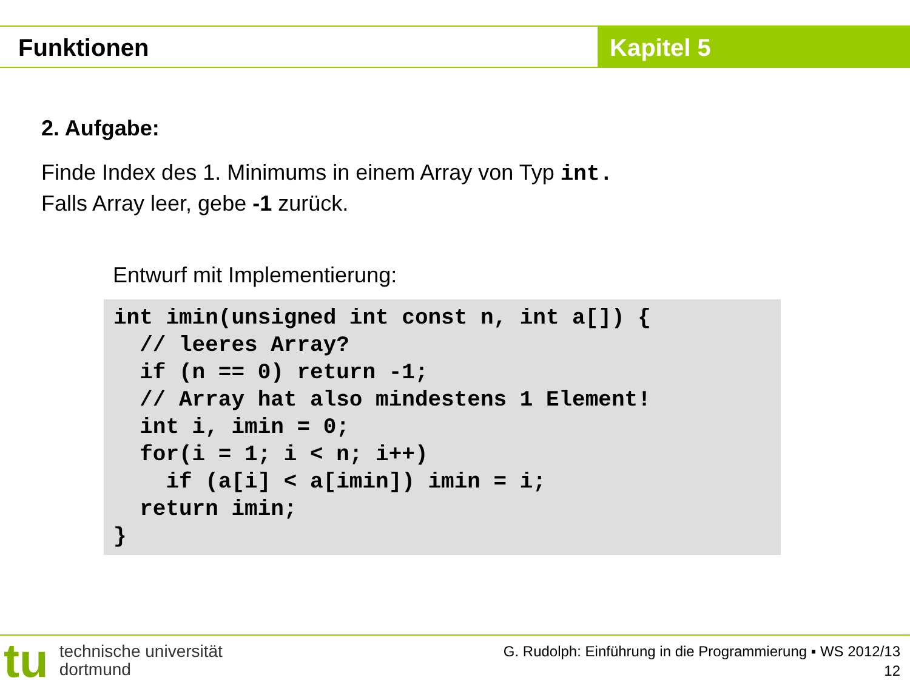Funktionen Kapitel 5
2. Aufgabe:
Finde Index des 1. Minimums in einem Array von Typ int.
Falls Array leer, gebe -1 zurück.
Entwurf mit Implementierung:
int imin(unsigned int const n, int a[]) {
  // leeres Array?
  if (n == 0) return -1;
  // Array hat also mindestens 1 Element!
  int i, imin = 0;
  for(i = 1; i < n; i++)
    if (a[i] < a[imin]) imin = i;
  return imin;
}
tu
technische universität
dortmund
G. Rudolph: Einführung in die Programmierung ▪ WS 2012/13
12